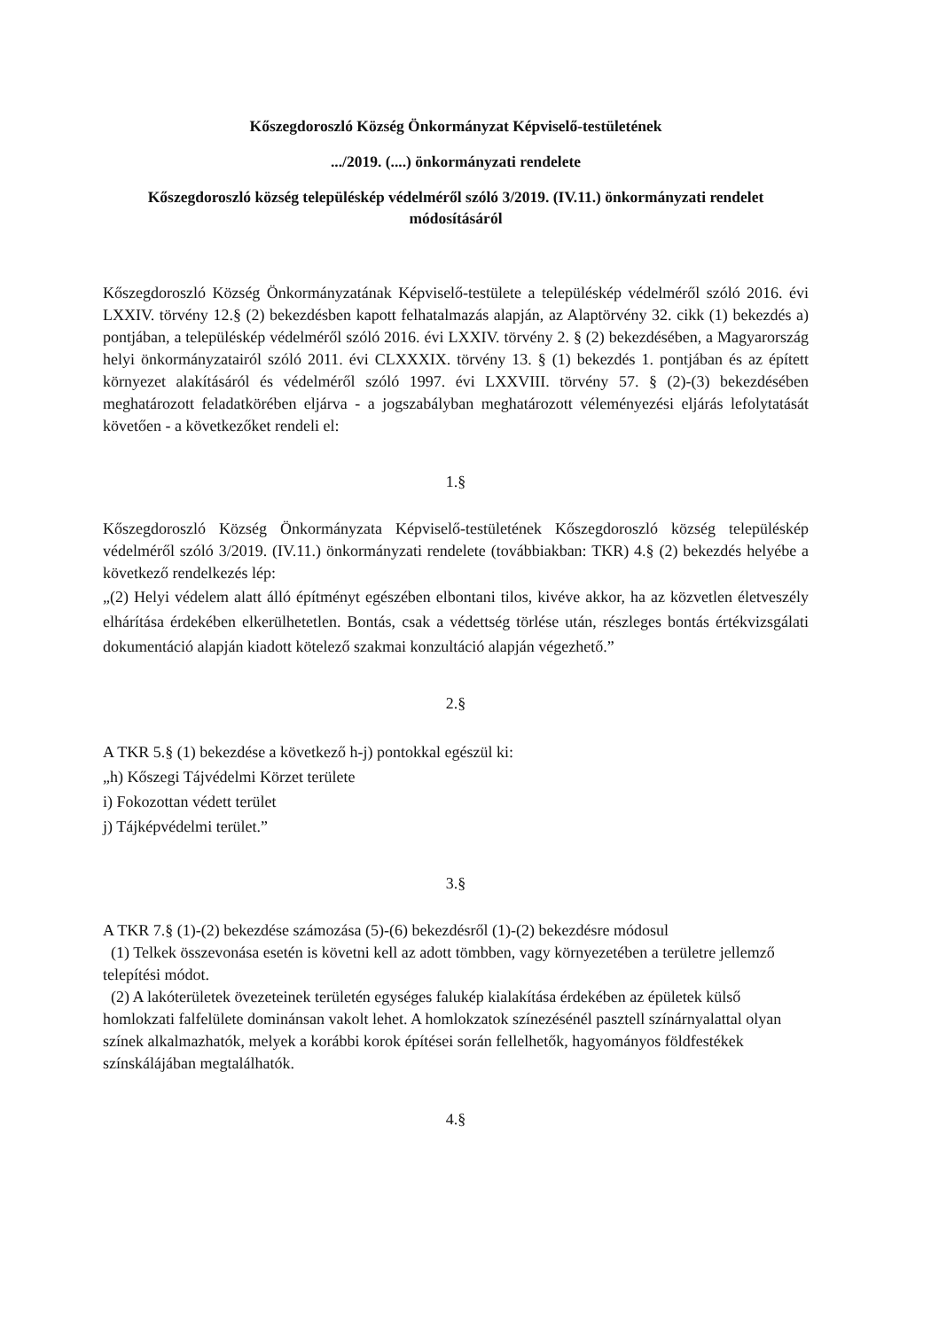Kőszegdoroszló Község Önkormányzat Képviselő-testületének
.../2019. (....) önkormányzati rendelete
Kőszegdoroszló község településkép védelméről szóló 3/2019. (IV.11.) önkormányzati rendelet módosításáról
Kőszegdoroszló Község Önkormányzatának Képviselő-testülete a településkép védelméről szóló 2016. évi LXXIV. törvény 12.§ (2) bekezdésben kapott felhatalmazás alapján, az Alaptörvény 32. cikk (1) bekezdés a) pontjában, a településkép védelméről szóló 2016. évi LXXIV. törvény 2. § (2) bekezdésében, a Magyarország helyi önkormányzatairól szóló 2011. évi CLXXXIX. törvény 13. § (1) bekezdés 1. pontjában és az épített környezet alakításáról és védelméről szóló 1997. évi LXXVIII. törvény 57. § (2)-(3) bekezdésében meghatározott feladatkörében eljárva - a jogszabályban meghatározott véleményezési eljárás lefolytatását követően - a következőket rendeli el:
1.§
Kőszegdoroszló Község Önkormányzata Képviselő-testületének Kőszegdoroszló község településkép védelméről szóló 3/2019. (IV.11.) önkormányzati rendelete (továbbiakban: TKR) 4.§ (2) bekezdés helyébe a következő rendelkezés lép:
„(2) Helyi védelem alatt álló építményt egészében elbontani tilos, kivéve akkor, ha az közvetlen életveszély elhárítása érdekében elkerülhetetlen. Bontás, csak a védettség törlése után, részleges bontás értékvizsgálati dokumentáció alapján kiadott kötelező szakmai konzultáció alapján végezhető.”
2.§
A TKR 5.§ (1) bekezdése a következő h-j) pontokkal egészül ki:
„h) Kőszegi Tájvédelmi Körzet területe
i) Fokozottan védett terület
j) Tájképvédelmi terület.”
3.§
A TKR 7.§ (1)-(2) bekezdése számozása (5)-(6) bekezdésről (1)-(2) bekezdésre módosul
(1) Telkek összevonása esetén is követni kell az adott tömbben, vagy környezetében a területre jellemző telepítési módot.
(2) A lakóterületek övezeteinek területén egységes falukép kialakítása érdekében az épületek külső homlokzati falfelülete dominánsan vakolt lehet. A homlokzatok színezésénél pasztell színárnyalattal olyan színek alkalmazhatók, melyek a korábbi korok építései során fellelhetők, hagyományos földfestékek színskálájában megtalálhatók.
4.§